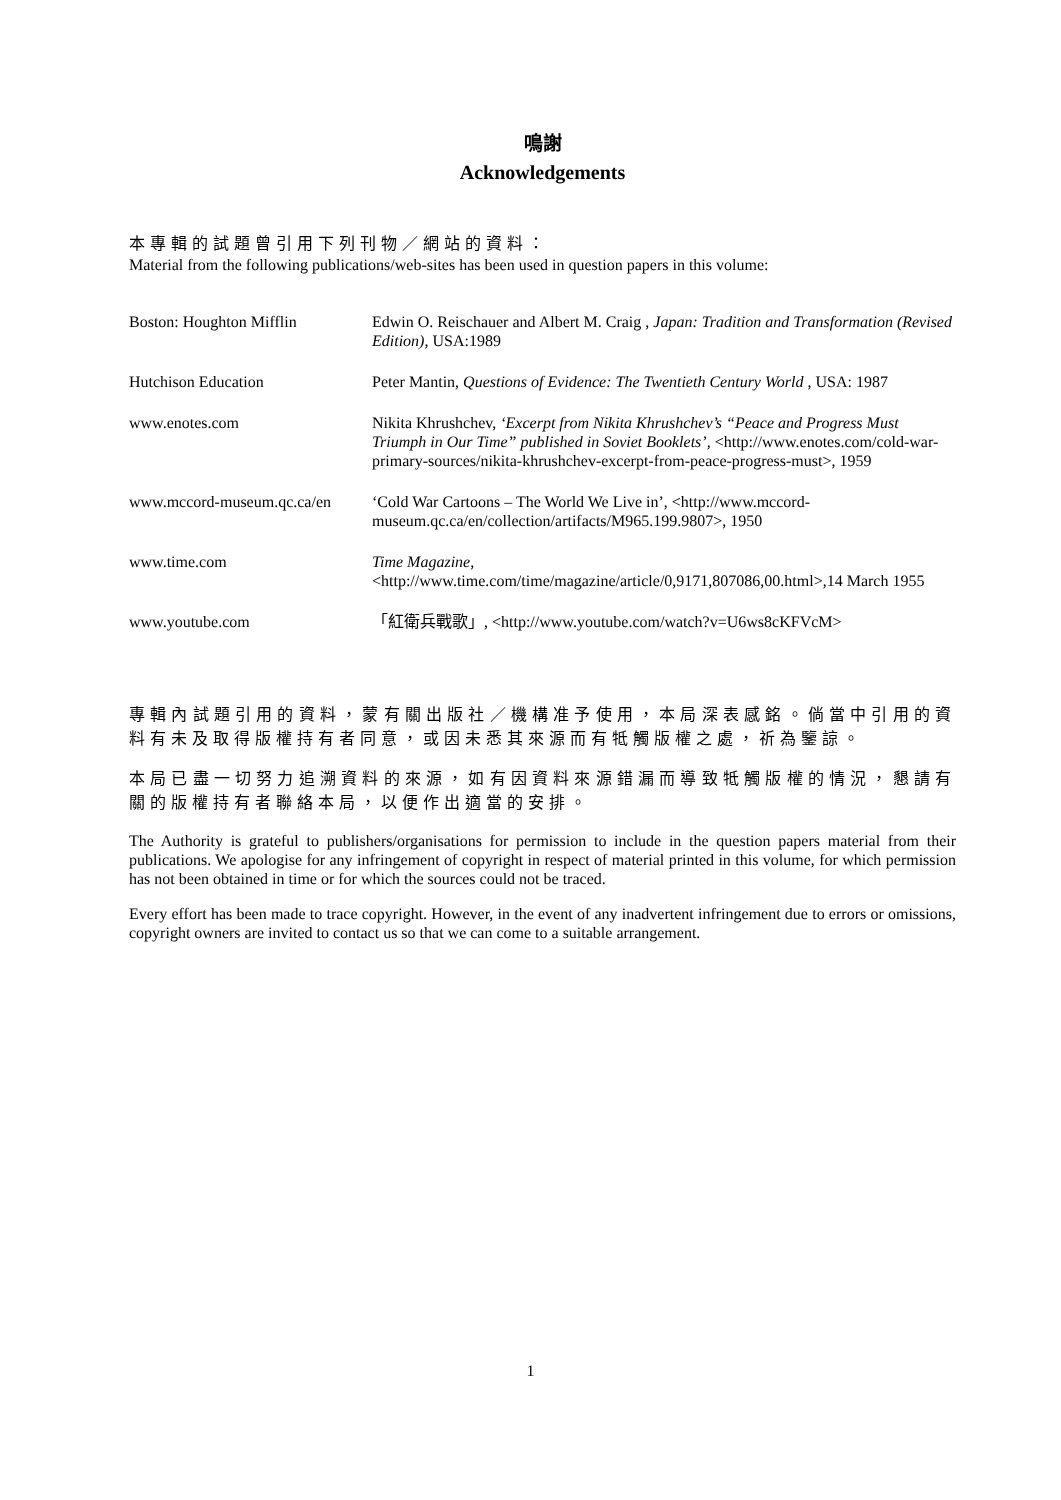鳴謝
Acknowledgements
本專輯的試題曾引用下列刊物／網站的資料：
Material from the following publications/web-sites has been used in question papers in this volume:
| Boston: Houghton Mifflin | Edwin O. Reischauer and Albert M. Craig , Japan: Tradition and Transformation (Revised Edition), USA:1989 |
| Hutchison Education | Peter Mantin, Questions of Evidence: The Twentieth Century World , USA: 1987 |
| www.enotes.com | Nikita Khrushchev, ‘Excerpt from Nikita Khrushchev’s “Peace and Progress Must Triumph in Our Time” published in Soviet Booklets’, <http://www.enotes.com/cold-war-primary-sources/nikita-khrushchev-excerpt-from-peace-progress-must>, 1959 |
| www.mccord-museum.qc.ca/en | ‘Cold War Cartoons – The World We Live in’, <http://www.mccord-museum.qc.ca/en/collection/artifacts/M965.199.9807>, 1950 |
| www.time.com | Time Magazine, <http://www.time.com/time/magazine/article/0,9171,807086,00.html>,14 March 1955 |
| www.youtube.com | 「紅衛兵戰歌」, <http://www.youtube.com/watch?v=U6ws8cKFVcM> |
專輯內試題引用的資料，蒙有關出版社／機構准予使用，本局深表感銘。倘當中引用的資料有未及取得版權持有者同意，或因未悉其來源而有牴觸版權之處，祈為鑒諒。
本局已盡一切努力追溯資料的來源，如有因資料來源錯漏而導致牴觸版權的情況，懇請有關的版權持有者聯絡本局，以便作出適當的安排。
The Authority is grateful to publishers/organisations for permission to include in the question papers material from their publications. We apologise for any infringement of copyright in respect of material printed in this volume, for which permission has not been obtained in time or for which the sources could not be traced.
Every effort has been made to trace copyright. However, in the event of any inadvertent infringement due to errors or omissions, copyright owners are invited to contact us so that we can come to a suitable arrangement.
1